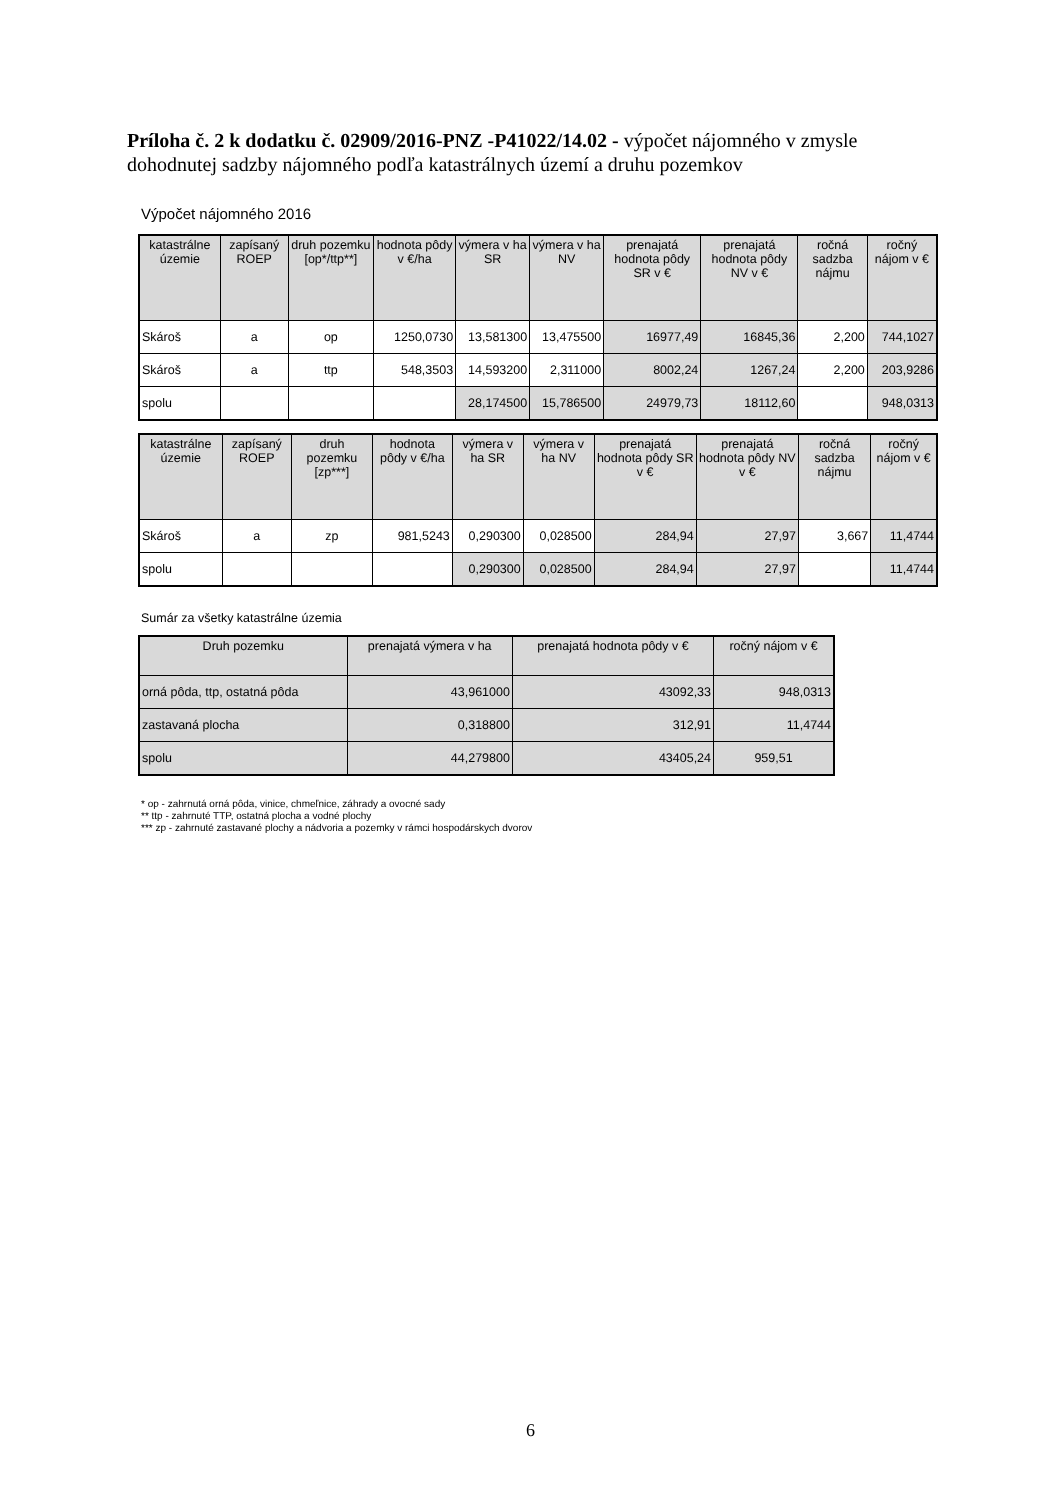Príloha č. 2 k dodatku č. 02909/2016-PNZ -P41022/14.02 - výpočet nájomného v zmysle dohodnutej sadzby nájomného podľa katastrálnych území a druhu pozemkov
Výpočet nájomného 2016
| katastrálne územie | zapísaný ROEP | druh pozemku [op*/ttp**] | hodnota pôdy v €/ha | výmera v ha SR | výmera v ha NV | prenajatá hodnota pôdy SR v € | prenajatá hodnota pôdy NV v € | ročná sadzba nájmu | ročný nájom v € |
| --- | --- | --- | --- | --- | --- | --- | --- | --- | --- |
| Skároš | a | op | 1250,0730 | 13,581300 | 13,475500 | 16977,49 | 16845,36 | 2,200 | 744,1027 |
| Skároš | a | ttp | 548,3503 | 14,593200 | 2,311000 | 8002,24 | 1267,24 | 2,200 | 203,9286 |
| spolu | | | | 28,174500 | 15,786500 | 24979,73 | 18112,60 | | 948,0313 |
| katastrálne územie | zapísaný ROEP | druh pozemku [zp***] | hodnota pôdy v €/ha | výmera v ha SR | výmera v ha NV | prenajatá hodnota pôdy SR v € | prenajatá hodnota pôdy NV v € | ročná sadzba nájmu | ročný nájom v € |
| --- | --- | --- | --- | --- | --- | --- | --- | --- | --- |
| Skároš | a | zp | 981,5243 | 0,290300 | 0,028500 | 284,94 | 27,97 | 3,667 | 11,4744 |
| spolu | | | | 0,290300 | 0,028500 | 284,94 | 27,97 | | 11,4744 |
Sumár za všetky katastrálne územia
| Druh pozemku | prenajatá výmera v ha | prenajatá hodnota pôdy v € | ročný nájom v € |
| --- | --- | --- | --- |
| orná pôda, ttp, ostatná pôda | 43,961000 | 43092,33 | 948,0313 |
| zastavaná plocha | 0,318800 | 312,91 | 11,4744 |
| spolu | 44,279800 | 43405,24 | 959,51 |
* op - zahrnutá orná pôda, vinice, chmeľnice, záhrady a ovocné sady
** ttp - zahrnuté TTP, ostatná plocha a vodné plochy
*** zp - zahrnuté zastavané plochy a nádvoria a pozemky v rámci hospodárskych dvorov
6